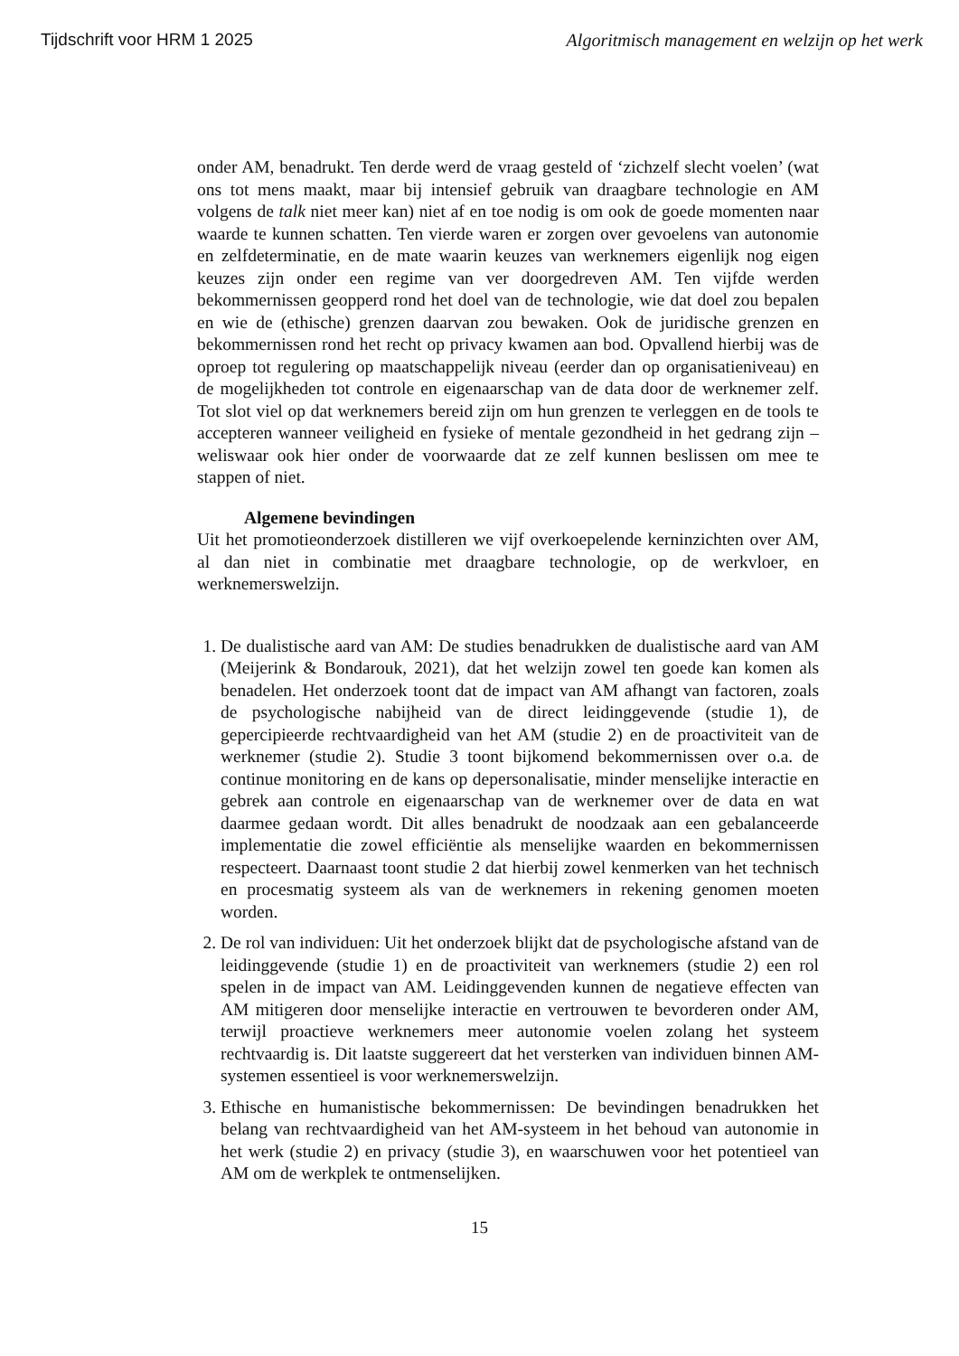Tijdschrift voor HRM 1 2025 Algoritmisch management en welzijn op het werk
onder AM, benadrukt. Ten derde werd de vraag gesteld of ‘zichzelf slecht voelen’ (wat ons tot mens maakt, maar bij intensief gebruik van draagbare technologie en AM volgens de talk niet meer kan) niet af en toe nodig is om ook de goede momenten naar waarde te kunnen schatten. Ten vierde waren er zorgen over gevoelens van autonomie en zelfdeterminatie, en de mate waarin keuzes van werknemers eigenlijk nog eigen keuzes zijn onder een regime van ver doorgedreven AM. Ten vijfde werden bekommernissen geopperd rond het doel van de technologie, wie dat doel zou bepalen en wie de (ethische) grenzen daarvan zou bewaken. Ook de juridische grenzen en bekommernissen rond het recht op privacy kwamen aan bod. Opvallend hierbij was de oproep tot regulering op maatschappelijk niveau (eerder dan op organisatieniveau) en de mogelijkheden tot controle en eigenaarschap van de data door de werknemer zelf. Tot slot viel op dat werknemers bereid zijn om hun grenzen te verleggen en de tools te accepteren wanneer veiligheid en fysieke of mentale gezondheid in het gedrang zijn – weliswaar ook hier onder de voorwaarde dat ze zelf kunnen beslissen om mee te stappen of niet.
Algemene bevindingen
Uit het promotieonderzoek distilleren we vijf overkoepelende kerninzichten over AM, al dan niet in combinatie met draagbare technologie, op de werkvloer, en werknemerswelzijn.
1. De dualistische aard van AM: De studies benadrukken de dualistische aard van AM (Meijerink & Bondarouk, 2021), dat het welzijn zowel ten goede kan komen als benadelen. Het onderzoek toont dat de impact van AM afhangt van factoren, zoals de psychologische nabijheid van de direct leidinggevende (studie 1), de gepercipieerde rechtvaardigheid van het AM (studie 2) en de proactiviteit van de werknemer (studie 2). Studie 3 toont bijkomend bekommernissen over o.a. de continue monitoring en de kans op depersonalisatie, minder menselijke interactie en gebrek aan controle en eigenaarschap van de werknemer over de data en wat daarmee gedaan wordt. Dit alles benadrukt de noodzaak aan een gebalanceerde implementatie die zowel efficiëntie als menselijke waarden en bekommernissen respecteert. Daarnaast toont studie 2 dat hierbij zowel kenmerken van het technisch en procesmatig systeem als van de werknemers in rekening genomen moeten worden.
2. De rol van individuen: Uit het onderzoek blijkt dat de psychologische afstand van de leidinggevende (studie 1) en de proactiviteit van werknemers (studie 2) een rol spelen in de impact van AM. Leidinggevenden kunnen de negatieve effecten van AM mitigeren door menselijke interactie en vertrouwen te bevorderen onder AM, terwijl proactieve werknemers meer autonomie voelen zolang het systeem rechtvaardig is. Dit laatste suggereert dat het versterken van individuen binnen AM-systemen essentieel is voor werknemerswelzijn.
3. Ethische en humanistische bekommernissen: De bevindingen benadrukken het belang van rechtvaardigheid van het AM-systeem in het behoud van autonomie in het werk (studie 2) en privacy (studie 3), en waarschuwen voor het potentieel van AM om de werkplek te ontmenselijken.
15